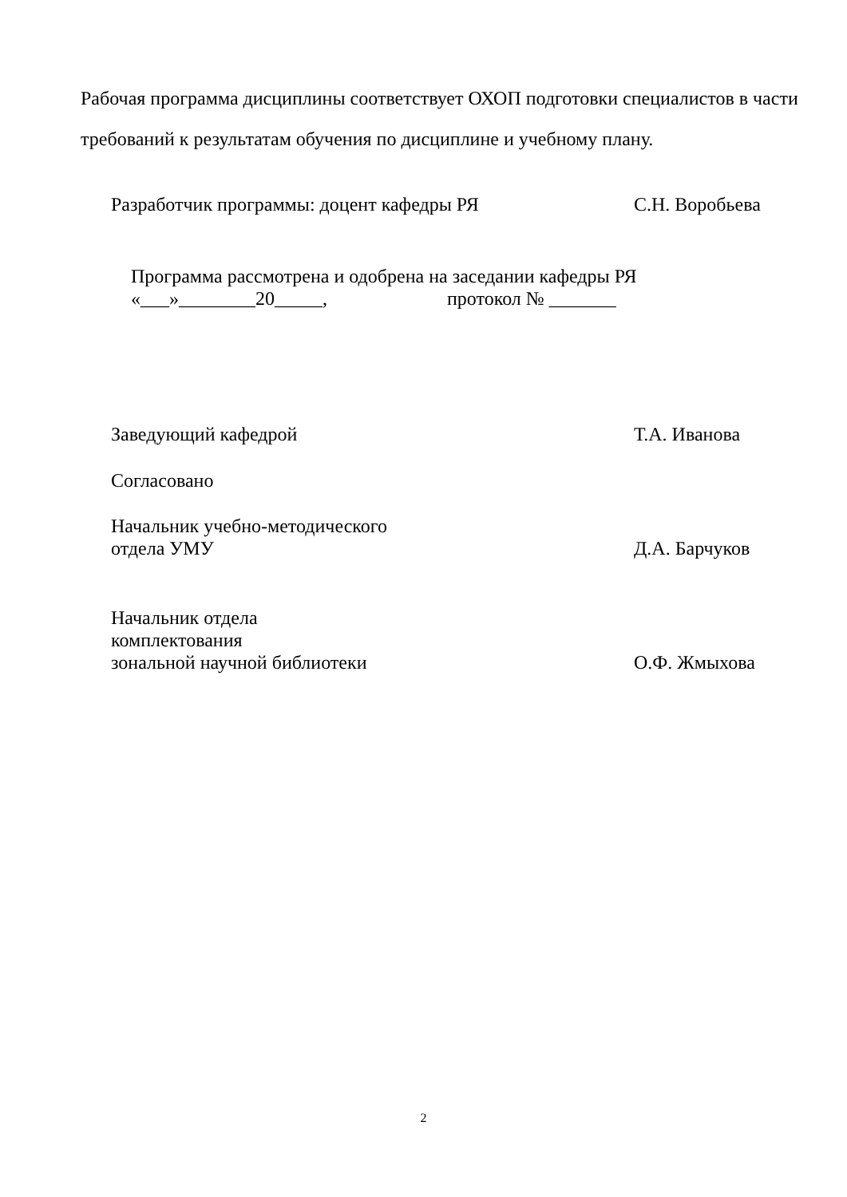Рабочая программа дисциплины соответствует ОХОП подготовки специалистов в части требований к результатам обучения по дисциплине и учебному плану.
Разработчик программы: доцент кафедры РЯ С.Н. Воробьева
Программа рассмотрена и одобрена на заседании кафедры РЯ
«___»________20_____, протокол № _______
Заведующий кафедрой Т.А. Иванова
Согласовано
Начальник учебно-методического
отдела УМУ Д.А. Барчуков
Начальник отдела
комплектования
зональной научной библиотеки О.Ф. Жмыхова
2